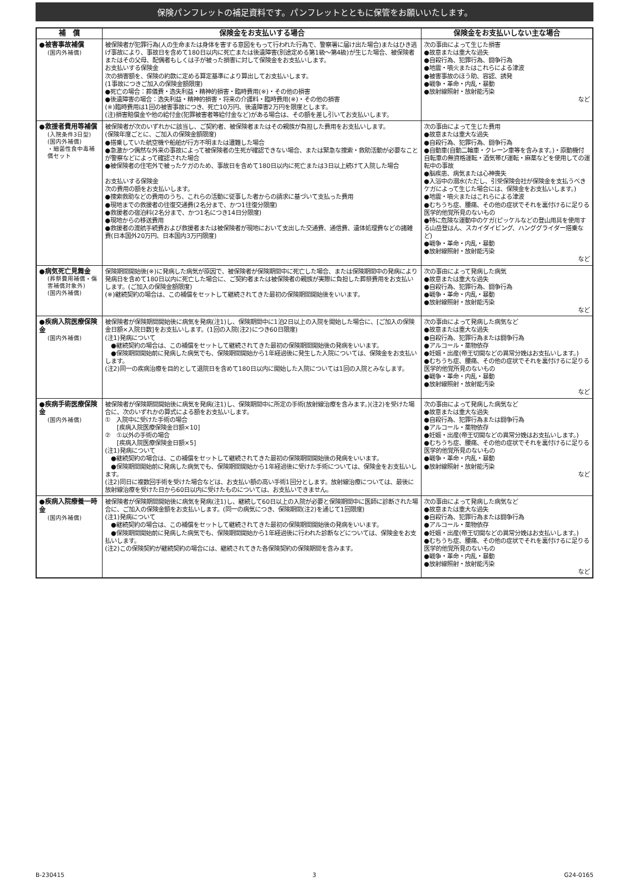保険パンフレットの補足資料です。パンフレットとともに保管をお願いいたします。
| 補 償 | 保険金をお支払いする場合 | 保険金をお支払いしない主な場合 |
| --- | --- | --- |
| ●被害事故補償 (国内外補償) | 被保険者が犯罪行為(人の生命または身体を害する意図をもって行われた行為で、警察署に届け出た場合)またはひき逃げ事故により、事故日を含めて180日以内に死亡または後遺障害(別途定める第1級～第4級)が生じた場合、被保険者またはその父母、配偶者もしくは子が被った損害に対して保険金をお支払いします。 お支払いする保険金 次の損害額を、保険の約款に定める算定基準により算出してお支払いします。 (1事故につきご加入の保険金額限度) ●死亡の場合：葬儀費・逸失利益・精神的損害・臨時費用(※)・その他の損害 ●後遺障害の場合：逸失利益・精神的損害・将来の介護料・臨時費用(※)・その他の損害 (※)臨時費用は1回の被害事故につき、死亡10万円、後遺障害2万円を限度とします。 (注)損害賠償金や他の給付金(犯罪被害者等給付金など)がある場合は、その額を差し引いてお支払いします。 | 次の事由によって生じた損害 ●故意または重大な過失 ●自殺行為、犯罪行為、闘争行為 ●地震・噴火またはこれらによる津波 ●被害事故のほう助、容認、誘発 ●戦争・革命・内乱・暴動 ●放射線照射・放射能汚染 など |
| ●救援者費用等補償 (入院条件3日型) (国内外補償) ・細菌性食中毒補償セット | 被保険者が次のいずれかに該当し、ご契約者、被保険者またはその親族が負担した費用をお支払いします。 (保険年度ごとに、ご加入の保険金額限度) ●搭乗していた航空機や船舶が行方不明または遭難した場合 ●急激かつ偶然な外来の事故によって被保険者の生死が確認できない場合、または緊急な捜索・救助活動が必要なことが警察などによって確認された場合 ●被保険者の住宅外で被ったケガのため、事故日を含めて180日以内に死亡または3日以上続けて入院した場合 お支払いする保険金 次の費用の額をお支払いします。 ●捜索救助などの費用のうち、これらの活動に従事した者からの請求に基づいて支払った費用 ●現地までの救援者の往復交通費(2名分まで、かつ1往復分限度) ●救援者の宿泊料(2名分まで、かつ1名につき14日分限度) ●現地からの移送費用 ●救援者の渡航手続費および救援者または被保険者が現地において支出した交通費、通信費、遺体処理費などの諸雑費(日本国外20万円、日本国内3万円限度) | 次の事由によって生じた費用 ●故意または重大な過失 ●自殺行為、犯罪行為、闘争行為 ●自動車(自動二輪車・クレーン車等を含みます。)・原動機付自転車の無資格運転・酒気帯び運転・麻薬などを使用しての運転中の事故 ●脳疾患、病気または心神喪失 ●入浴中の溺水(ただし、引受保険会社が保険金を支払うべきケガによって生じた場合には、保険金をお支払いします。) ●地震・噴火またはこれらによる津波 ●むちうち症、腰痛、その他の症状でそれを裏付けるに足りる医学的他覚所見のないもの ●特に危険な運動中のケガ(ピッケルなどの登山用具を使用する山岳登はん、スカイダイビング、ハンググライダー搭乗など) ●戦争・革命・内乱・暴動 ●放射線照射・放射能汚染 など |
| ●病気死亡見舞金 (葬祭費用補償・傷害補償対象外) (国内外補償) | 保険期間開始後(※)に発病した病気が原因で、被保険者が保険期間中に死亡した場合、または保険期間中の発病により発病日を含めて180日以内に死亡した場合に、ご契約者または被保険者の親族が実際に負担した葬祭費用をお支払いします。(ご加入の保険金額限度) (※)継続契約の場合は、この補償をセットして継続されてきた最初の保険期間開始後をいいます。 | 次の事由によって発病した病気 ●故意または重大な過失 ●自殺行為、犯罪行為、闘争行為 ●戦争・革命・内乱・暴動 ●放射線照射・放射能汚染 など |
| ●疾病入院医療保険金 (国内外補償) | 被保険者が保険期間開始後に病気を発病(注1)し、保険期間中に1泊2日以上の入院を開始した場合に、[ご加入の保険金日額×入院日数]をお支払いします。(1回の入院(注2)につき60日限度) (注1)発病について ●継続契約の場合は、この補償をセットして継続されてきた最初の保険期間開始後の発病をいいます。 ●保険期間開始前に発病した病気でも、保険期間開始から1年経過後に発生した入院については、保険金をお支払いします。 (注2)同一の疾病治療を目的として退院日を含めて180日以内に開始した入院については1回の入院とみなします。 | 次の事由によって発病した病気など ●故意または重大な過失 ●自殺行為、犯罪行為または闘争行為 ●アルコール・薬物依存 ●妊娠・出産(帝王切開などの異常分娩はお支払いします。) ●むちうち症、腰痛、その他の症状でそれを裏付けるに足りる医学的他覚所見のないもの ●戦争・革命・内乱・暴動 ●放射線照射・放射能汚染 など |
| ●疾病手術医療保険金 (国内外補償) | 被保険者が保険期間開始後に病気を発病(注1)し、保険期間中に所定の手術(放射線治療を含みます。)(注2)を受けた場合に、次のいずれかの算式による額をお支払いします。 ① 入院中に受けた手術の場合 [疾病入院医療保険金日額×10] ② ①以外の手術の場合 [疾病入院医療保険金日額×5] (注1)発病について ●継続契約の場合は、この補償をセットして継続されてきた最初の保険期間開始後の発病をいいます。 ●保険期間開始前に発病した病気でも、保険期間開始から1年経過後に受けた手術については、保険金をお支払いします。 (注2)同日に複数回手術を受けた場合などは、お支払い額の高い手術1回分とします。放射線治療については、最後に放射線治療を受けた日から60日以内に受けたものについては、お支払いできません。 | 次の事由によって発病した病気など ●故意または重大な過失 ●自殺行為、犯罪行為または闘争行為 ●アルコール・薬物依存 ●妊娠・出産(帝王切開などの異常分娩はお支払いします。) ●むちうち症、腰痛、その他の症状でそれを裏付けるに足りる医学的他覚所見のないもの ●戦争・革命・内乱・暴動 ●放射線照射・放射能汚染 など |
| ●疾病入院療養一時金 (国内外補償) | 被保険者が保険期間開始後に病気を発病(注1)し、継続して60日以上の入院が必要と保険期間中に医師に診断された場合に、ご加入の保険金額をお支払いします。(同一の病気につき、保険期間(注2)を通じて1回限度) (注1)発病について ●継続契約の場合は、この補償をセットして継続されてきた最初の保険期間開始後の発病をいいます。 ●保険期間開始前に発病した病気でも、保険期間開始から1年経過後に行われた診断などについては、保険金をお支払いします。 (注2)この保険契約が継続契約の場合には、継続されてきた各保険契約の保険期間を含みます。 | 次の事由によって発病した病気など ●故意または重大な過失 ●自殺行為、犯罪行為または闘争行為 ●アルコール・薬物依存 ●妊娠・出産(帝王切開などの異常分娩はお支払いします。) ●むちうち症、腰痛、その他の症状でそれを裏付けるに足りる医学的他覚所見のないもの ●戦争・革命・内乱・暴動 ●放射線照射・放射能汚染 など |
B-230415 3 G24-0165